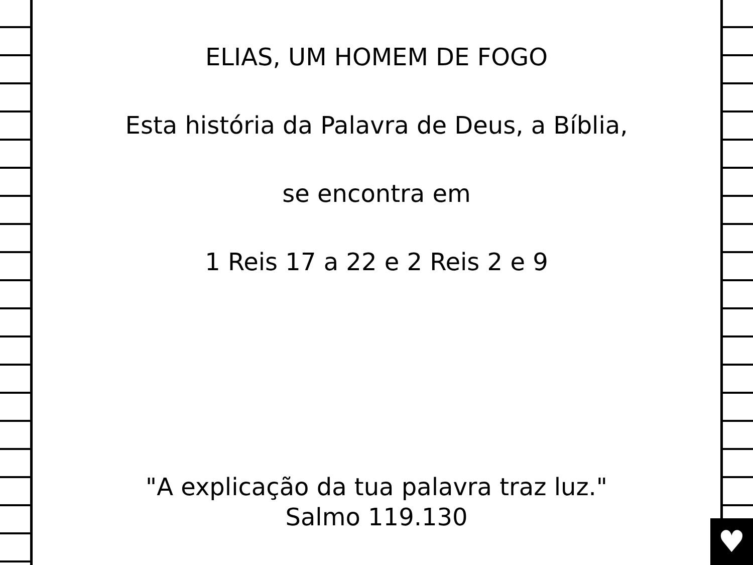♥
ELIAS, UM HOMEM DE FOGO
Esta história da Palavra de Deus, a Bíblia,
se encontra em
1 Reis 17 a 22 e 2 Reis 2 e 9
"A explicação da tua palavra traz luz."
Salmo 119.130